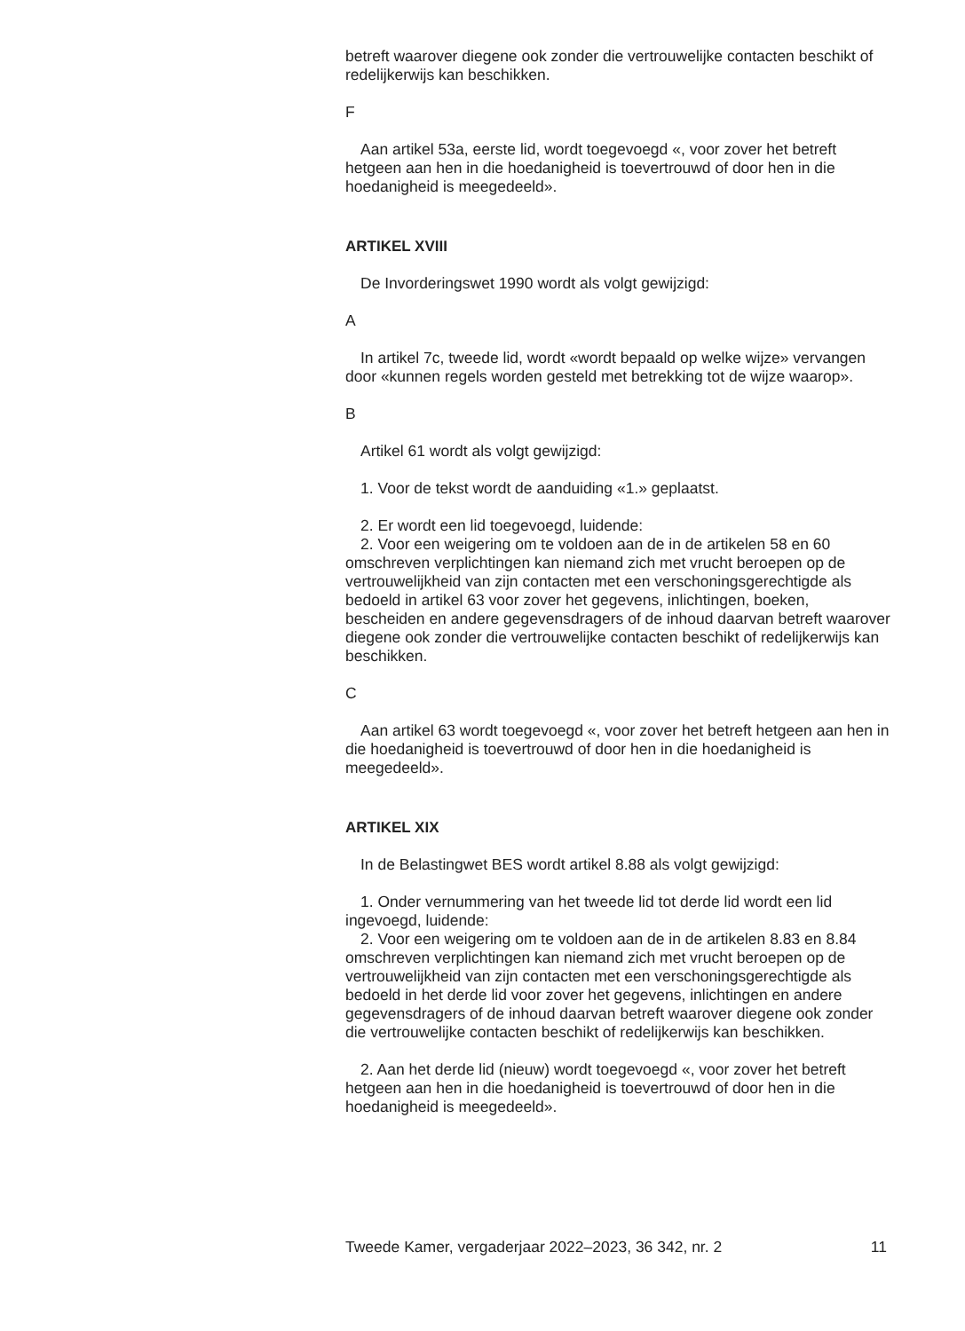betreft waarover diegene ook zonder die vertrouwelijke contacten beschikt of redelijkerwijs kan beschikken.
F
Aan artikel 53a, eerste lid, wordt toegevoegd «, voor zover het betreft hetgeen aan hen in die hoedanigheid is toevertrouwd of door hen in die hoedanigheid is meegedeeld».
ARTIKEL XVIII
De Invorderingswet 1990 wordt als volgt gewijzigd:
A
In artikel 7c, tweede lid, wordt «wordt bepaald op welke wijze» vervangen door «kunnen regels worden gesteld met betrekking tot de wijze waarop».
B
Artikel 61 wordt als volgt gewijzigd:
1. Voor de tekst wordt de aanduiding «1.» geplaatst.
2. Er wordt een lid toegevoegd, luidende:
2. Voor een weigering om te voldoen aan de in de artikelen 58 en 60 omschreven verplichtingen kan niemand zich met vrucht beroepen op de vertrouwelijkheid van zijn contacten met een verschoningsgerechtigde als bedoeld in artikel 63 voor zover het gegevens, inlichtingen, boeken, bescheiden en andere gegevensdragers of de inhoud daarvan betreft waarover diegene ook zonder die vertrouwelijke contacten beschikt of redelijkerwijs kan beschikken.
C
Aan artikel 63 wordt toegevoegd «, voor zover het betreft hetgeen aan hen in die hoedanigheid is toevertrouwd of door hen in die hoedanigheid is meegedeeld».
ARTIKEL XIX
In de Belastingwet BES wordt artikel 8.88 als volgt gewijzigd:
1. Onder vernummering van het tweede lid tot derde lid wordt een lid ingevoegd, luidende:
2. Voor een weigering om te voldoen aan de in de artikelen 8.83 en 8.84 omschreven verplichtingen kan niemand zich met vrucht beroepen op de vertrouwelijkheid van zijn contacten met een verschoningsgerechtigde als bedoeld in het derde lid voor zover het gegevens, inlichtingen en andere gegevensdragers of de inhoud daarvan betreft waarover diegene ook zonder die vertrouwelijke contacten beschikt of redelijkerwijs kan beschikken.
2. Aan het derde lid (nieuw) wordt toegevoegd «, voor zover het betreft hetgeen aan hen in die hoedanigheid is toevertrouwd of door hen in die hoedanigheid is meegedeeld».
Tweede Kamer, vergaderjaar 2022–2023, 36 342, nr. 2 11